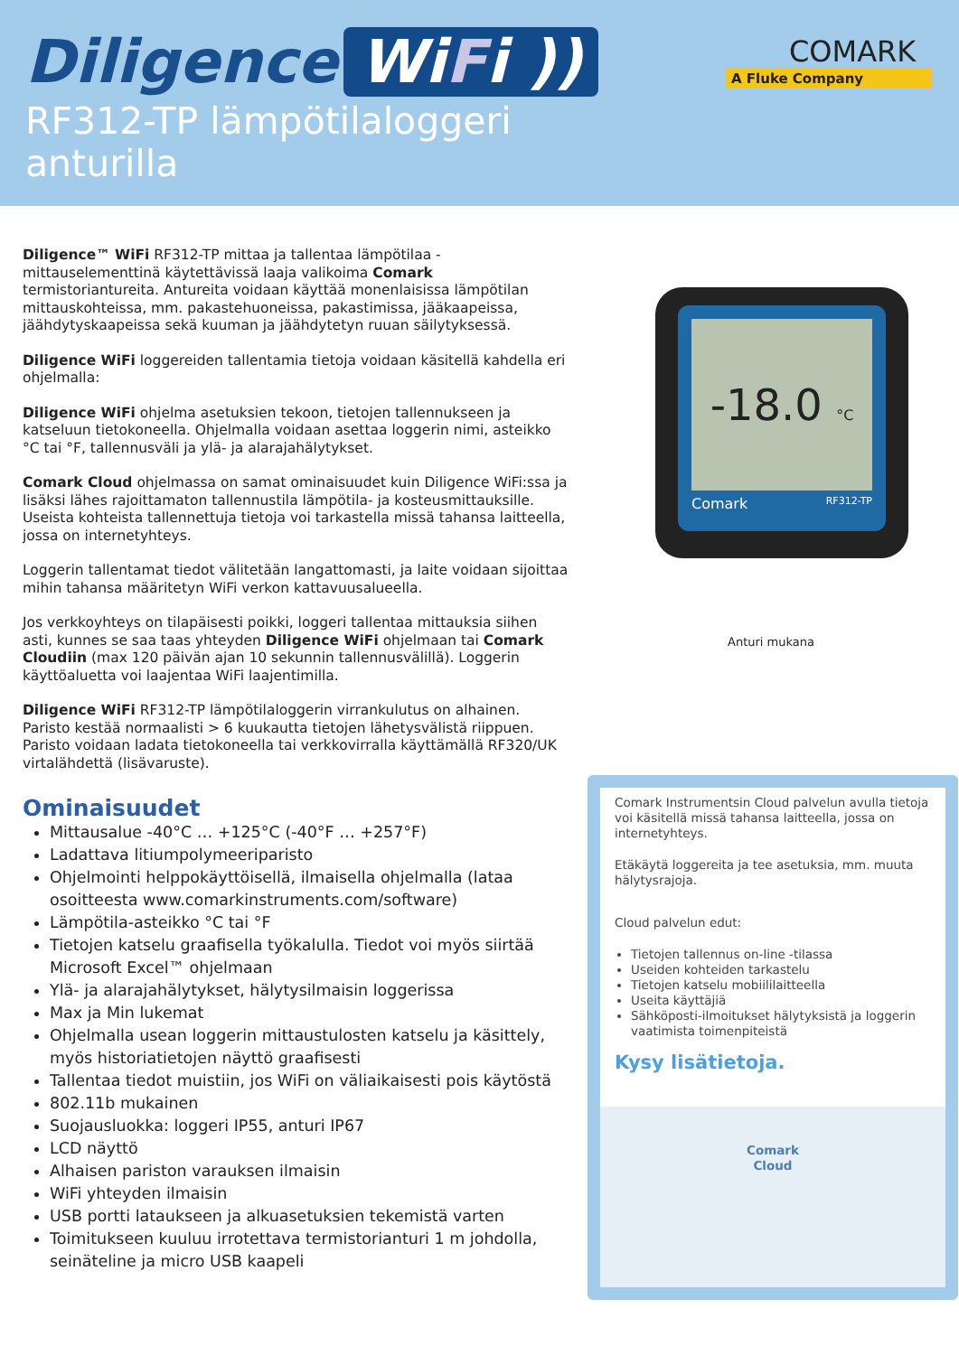Diligence WiFi ))
RF312-TP lämpötilaloggeri
anturilla
COMARK
A Fluke Company
Diligence™ WiFi RF312-TP mittaa ja tallentaa lämpötilaa - mittauselementtinä käytettävissä laaja valikoima Comark termistoriantureita. Antureita voidaan käyttää monenlaisissa lämpötilan mittauskohteissa, mm. pakastehuoneissa, pakastimissa, jääkaapeissa, jäähdytyskaapeissa sekä kuuman ja jäähdytetyn ruuan säilytyksessä.
Diligence WiFi loggereiden tallentamia tietoja voidaan käsitellä kahdella eri ohjelmalla:
Diligence WiFi ohjelma asetuksien tekoon, tietojen tallennukseen ja katseluun tietokoneella. Ohjelmalla voidaan asettaa loggerin nimi, asteikko °C tai °F, tallennusväli ja ylä- ja alarajahälytykset.
Comark Cloud ohjelmassa on samat ominaisuudet kuin Diligence WiFi:ssa ja lisäksi lähes rajoittamaton tallennustila lämpötila- ja kosteusmittauksille. Useista kohteista tallennettuja tietoja voi tarkastella missä tahansa laitteella, jossa on internetyhteys.
Loggerin tallentamat tiedot välitetään langattomasti, ja laite voidaan sijoittaa mihin tahansa määritetyn WiFi verkon kattavuusalueella.
Jos verkkoyhteys on tilapäisesti poikki, loggeri tallentaa mittauksia siihen asti, kunnes se saa taas yhteyden Diligence WiFi ohjelmaan tai Comark Cloudiin (max 120 päivän ajan 10 sekunnin tallennusvälillä). Loggerin käyttöaluetta voi laajentaa WiFi laajentimilla.
Diligence WiFi RF312-TP lämpötilaloggerin virrankulutus on alhainen. Paristo kestää normaalisti > 6 kuukautta tietojen lähetysvälistä riippuen. Paristo voidaan ladata tietokoneella tai verkkovirralla käyttämällä RF320/UK virtalähdettä (lisävaruste).
Ominaisuudet
Mittausalue -40°C … +125°C (-40°F … +257°F)
Ladattava litiumpolymeeriparisto
Ohjelmointi helppokäyttöisellä, ilmaisella ohjelmalla (lataa osoitteesta www.comarkinstruments.com/software)
Lämpötila-asteikko °C tai °F
Tietojen katselu graafisella työkalulla. Tiedot voi myös siirtää Microsoft Excel™ ohjelmaan
Ylä- ja alarajahälytykset, hälytysilmaisin loggerissa
Max ja Min lukemat
Ohjelmalla usean loggerin mittaustulosten katselu ja käsittely, myös historiatietojen näyttö graafisesti
Tallentaa tiedot muistiin, jos WiFi on väliaikaisesti pois käytöstä
802.11b mukainen
Suojausluokka: loggeri IP55, anturi IP67
LCD näyttö
Alhaisen pariston varauksen ilmaisin
WiFi yhteyden ilmaisin
USB portti lataukseen ja alkuasetuksien tekemistä varten
Toimitukseen kuuluu irrotettava termistorianturi 1 m johdolla, seinäteline ja micro USB kaapeli
-18.0 °C
Comark RF312-TP
Anturi mukana
Comark Instrumentsin Cloud palvelun avulla tietoja voi käsitellä missä tahansa laitteella, jossa on internetyhteys.
Etäkäytä loggereita ja tee asetuksia, mm. muuta hälytysrajoja.
Cloud palvelun edut:
Tietojen tallennus on-line -tilassa
Useiden kohteiden tarkastelu
Tietojen katselu mobiililaitteella
Useita käyttäjiä
Sähköposti-ilmoitukset hälytyksistä ja loggerin vaatimista toimenpiteistä
Kysy lisätietoja.
Comark
Cloud